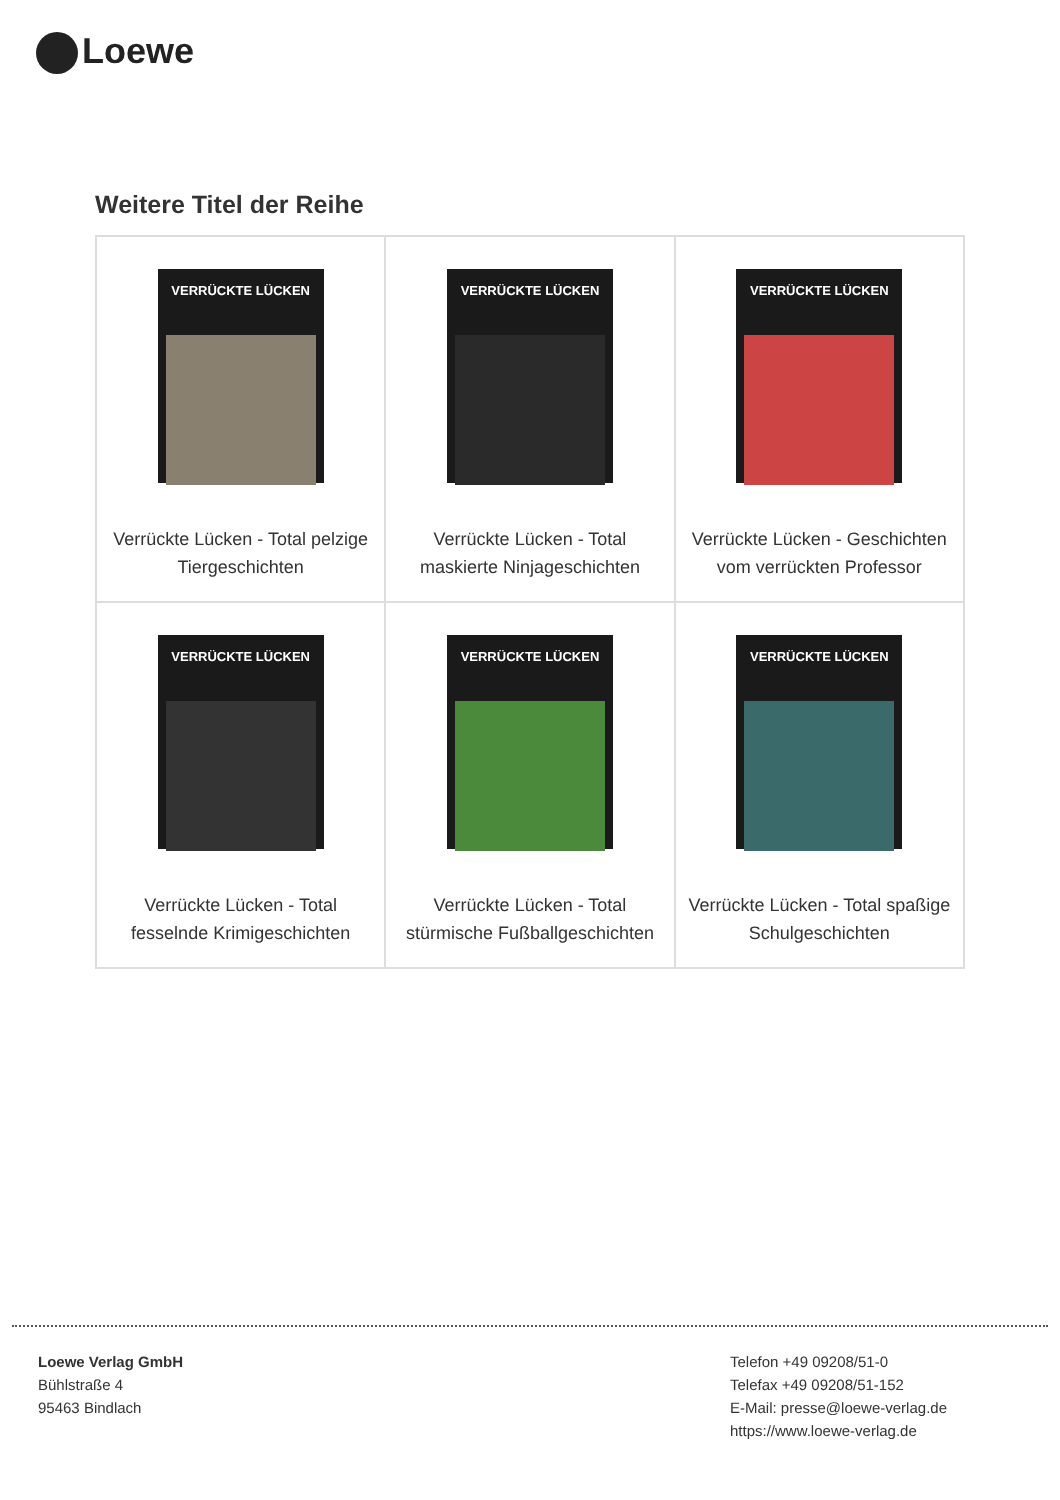Loewe
Weitere Titel der Reihe
| VERRÜCKTE LÜCKEN Verrückte Lücken - Total pelzige Tiergeschichten | VERRÜCKTE LÜCKEN Verrückte Lücken - Total maskierte Ninjageschichten | VERRÜCKTE LÜCKEN Verrückte Lücken - Geschichten vom verrückten Professor |
| VERRÜCKTE LÜCKEN Verrückte Lücken - Total fesselnde Krimigeschichten | VERRÜCKTE LÜCKEN Verrückte Lücken - Total stürmische Fußballgeschichten | VERRÜCKTE LÜCKEN Verrückte Lücken - Total spaßige Schulgeschichten |
Loewe Verlag GmbH
Bühlstraße 4
95463 Bindlach
Telefon +49 09208/51-0
Telefax +49 09208/51-152
E-Mail: presse@loewe-verlag.de
https://www.loewe-verlag.de